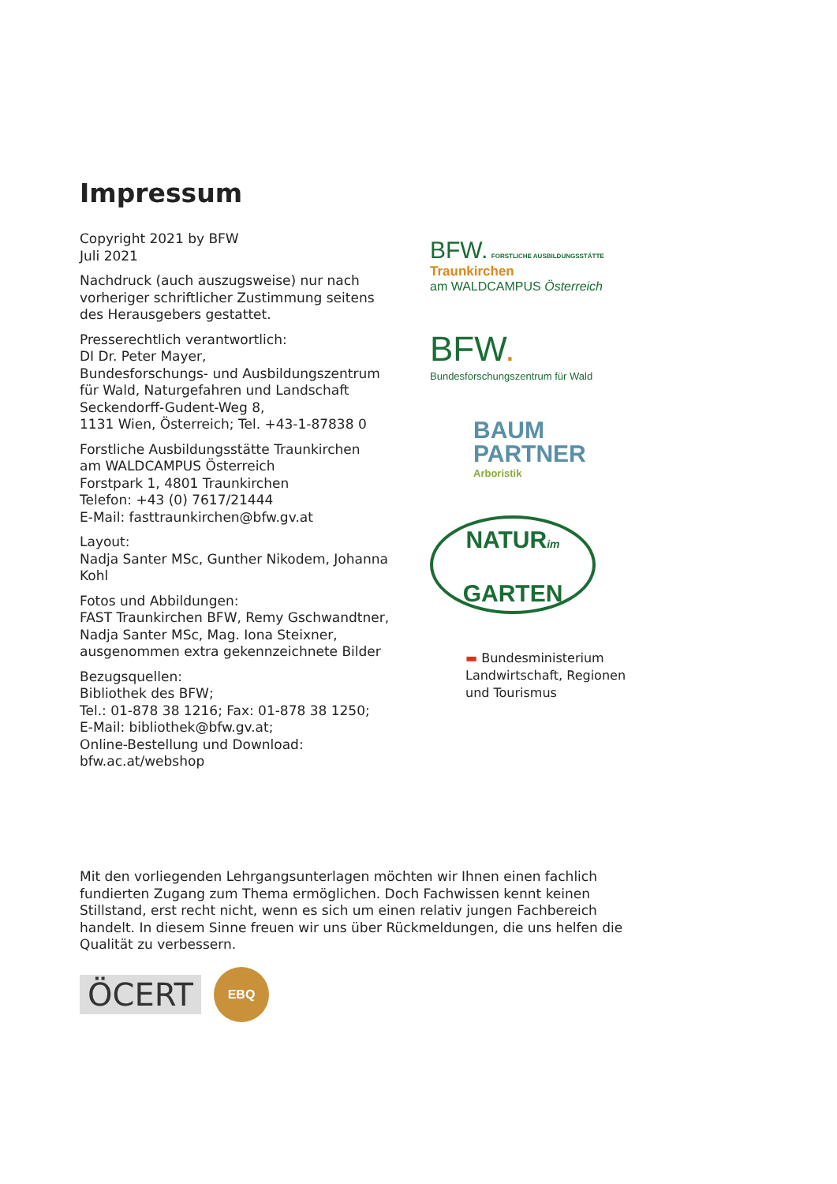Impressum
Copyright 2021 by BFW
Juli 2021
Nachdruck (auch auszugsweise) nur nach vorheriger schriftlicher Zustimmung seitens des Herausgebers gestattet.
Presserechtlich verantwortlich:
DI Dr. Peter Mayer,
Bundesforschungs- und Ausbildungszentrum für Wald, Naturgefahren und Landschaft
Seckendorff-Gudent-Weg 8,
1131 Wien, Österreich; Tel. +43-1-87838 0
Forstliche Ausbildungsstätte Traunkirchen
am WALDCAMPUS Österreich
Forstpark 1, 4801 Traunkirchen
Telefon: +43 (0) 7617/21444
E-Mail: fasttraunkirchen@bfw.gv.at
Layout:
Nadja Santer MSc, Gunther Nikodem, Johanna Kohl
Fotos und Abbildungen:
FAST Traunkirchen BFW, Remy Gschwandtner, Nadja Santer MSc, Mag. Iona Steixner, ausgenommen extra gekennzeichnete Bilder
Bezugsquellen:
Bibliothek des BFW;
Tel.: 01-878 38 1216; Fax: 01-878 38 1250;
E-Mail: bibliothek@bfw.gv.at;
Online-Bestellung und Download:
bfw.ac.at/webshop
BFW. FORSTLICHE AUSBILDUNGSSTÄTTE Traunkirchen
am WALDCAMPUS Österreich
BFW.
Bundesforschungszentrum für Wald
BAUM
PARTNER
Arboristik
NATURim
GARTEN
▬ Bundesministerium
Landwirtschaft, Regionen
und Tourismus
Mit den vorliegenden Lehrgangsunterlagen möchten wir Ihnen einen fachlich fundierten Zugang zum Thema ermöglichen. Doch Fachwissen kennt keinen Stillstand, erst recht nicht, wenn es sich um einen relativ jungen Fachbereich handelt. In diesem Sinne freuen wir uns über Rückmeldungen, die uns helfen die Qualität zu verbessern.
ÖCERT
EBQ